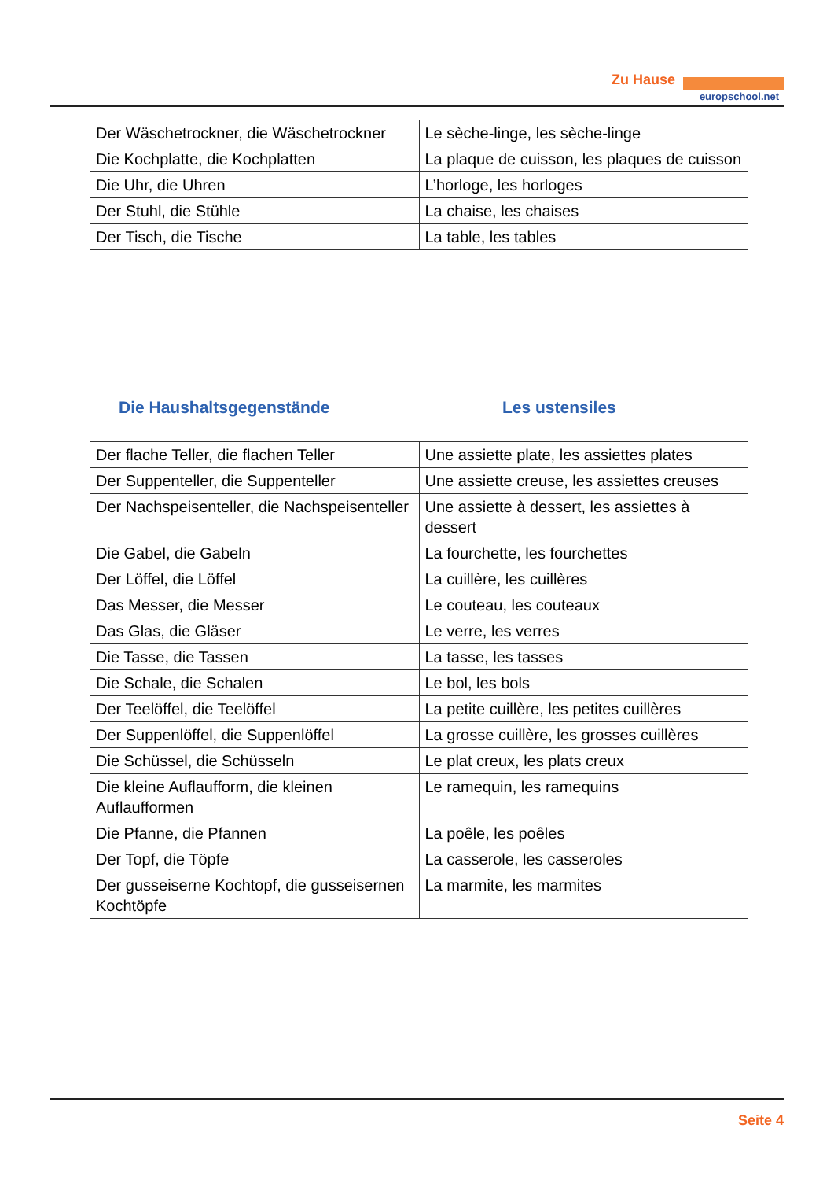Zu Hause
europschool.net
| Der Wäschetrockner, die Wäschetrockner | Le sèche-linge, les sèche-linge |
| Die Kochplatte, die Kochplatten | La plaque de cuisson, les plaques de cuisson |
| Die Uhr, die Uhren | L’horloge, les horloges |
| Der Stuhl, die Stühle | La chaise, les chaises |
| Der Tisch, die Tische | La table, les tables |
Die Haushaltsgegenstände Les ustensiles
| Der flache Teller, die flachen Teller | Une assiette plate, les assiettes plates |
| Der Suppenteller, die Suppenteller | Une assiette creuse, les assiettes creuses |
| Der Nachspeisenteller, die Nachspeisenteller | Une assiette à dessert, les assiettes à dessert |
| Die Gabel, die Gabeln | La fourchette, les fourchettes |
| Der Löffel, die Löffel | La cuillère, les cuillères |
| Das Messer, die Messer | Le couteau, les couteaux |
| Das Glas, die Gläser | Le verre, les verres |
| Die Tasse, die Tassen | La tasse, les tasses |
| Die Schale, die Schalen | Le bol, les bols |
| Der Teelöffel, die Teelöffel | La petite cuillère, les petites cuillères |
| Der Suppenlöffel, die Suppenlöffel | La grosse cuillère, les grosses cuillères |
| Die Schüssel, die Schüsseln | Le plat creux, les plats creux |
| Die kleine Auflaufform, die kleinen Auflaufformen | Le ramequin, les ramequins |
| Die Pfanne, die Pfannen | La poêle, les poêles |
| Der Topf, die Töpfe | La casserole, les casseroles |
| Der gusseiserne Kochtopf, die gusseisernen Kochtöpfe | La marmite, les marmites |
Seite 4